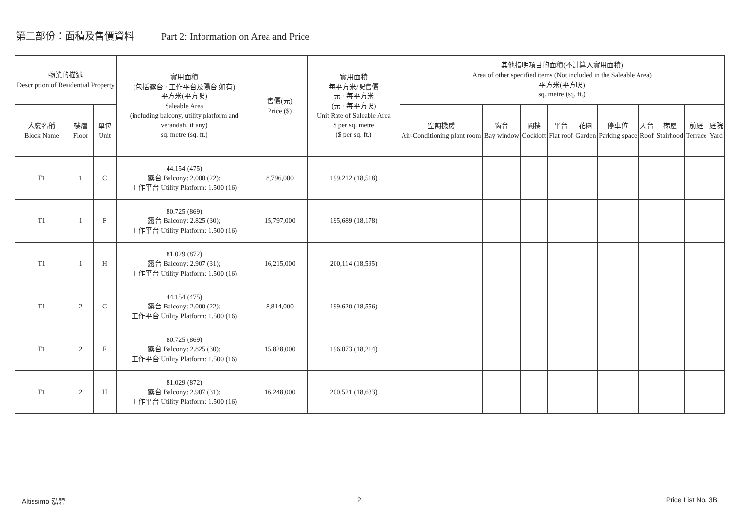第二部份：面積及售價資料 Part 2: Information on Area and Price
| 物業的描述 Description of Residential Property | | | 實用面積 (包括露台 · 工作平台及陽台 如有) 平方米(平方呎) Saleable Area (including balcony, utility platform and verandah, if any) sq. metre (sq. ft.) | 售價(元) Price ($) | 實用面積 每平方米/呎售價 元 · 每平方米 (元 · 每平方呎) Unit Rate of Saleable Area $ per sq. metre ($ per sq. ft.) | 其他指明項目的面積(不計算入實用面積) Area of other specified items (Not included in the Saleable Area) 平方米(平方呎) sq. metre (sq. ft.) | | | | | | | | | |
| --- | --- | --- | --- | --- | --- | --- | --- | --- | --- | --- | --- | --- | --- | --- | --- |
| 大廈名稱 Block Name | 樓層 Floor | 單位 Unit | | | | 空調機房 Air-Conditioning plant room | 窗台 Bay window | 閣樓 Cockloft | 平台 Flat roof | 花園 Garden | 停車位 Parking space | 天台 Roof | 梯屋 Stairhood | 前庭 Terrace | 庭院 Yard |
| T1 | 1 | C | 44.154 (475) 露台 Balcony: 2.000 (22); 工作平台 Utility Platform: 1.500 (16) | 8,796,000 | 199,212 (18,518) | | | | | | | | | | |
| T1 | 1 | F | 80.725 (869) 露台 Balcony: 2.825 (30); 工作平台 Utility Platform: 1.500 (16) | 15,797,000 | 195,689 (18,178) | | | | | | | | | | |
| T1 | 1 | H | 81.029 (872) 露台 Balcony: 2.907 (31); 工作平台 Utility Platform: 1.500 (16) | 16,215,000 | 200,114 (18,595) | | | | | | | | | | |
| T1 | 2 | C | 44.154 (475) 露台 Balcony: 2.000 (22); 工作平台 Utility Platform: 1.500 (16) | 8,814,000 | 199,620 (18,556) | | | | | | | | | | |
| T1 | 2 | F | 80.725 (869) 露台 Balcony: 2.825 (30); 工作平台 Utility Platform: 1.500 (16) | 15,828,000 | 196,073 (18,214) | | | | | | | | | | |
| T1 | 2 | H | 81.029 (872) 露台 Balcony: 2.907 (31); 工作平台 Utility Platform: 1.500 (16) | 16,248,000 | 200,521 (18,633) | | | | | | | | | | |
Altissimo 泓碧 2 Price List No. 3B